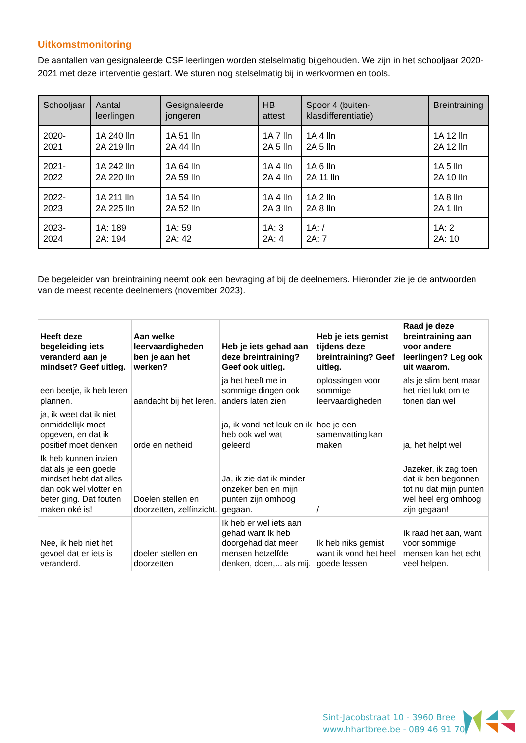Uitkomstmonitoring
De aantallen van gesignaleerde CSF leerlingen worden stelselmatig bijgehouden. We zijn in het schooljaar 2020-2021 met deze interventie gestart. We sturen nog stelselmatig bij in werkvormen en tools.
| Schooljaar | Aantal leerlingen | Gesignaleerde jongeren | HB attest | Spoor 4 (buiten-klasdifferentiatie) | Breintraining |
| --- | --- | --- | --- | --- | --- |
| 2020-2021 | 1A 240 lln 2A 219 lln | 1A 51 lln 2A 44 lln | 1A 7 lln 2A 5 lln | 1A 4 lln 2A 5 lln | 1A 12 lln 2A 12 lln |
| 2021-2022 | 1A 242 lln 2A 220 lln | 1A 64 lln 2A 59 lln | 1A 4 lln 2A 4 lln | 1A 6 lln 2A 11 lln | 1A 5 lln 2A 10 lln |
| 2022-2023 | 1A 211 lln 2A 225 lln | 1A 54 lln 2A 52 lln | 1A 4 lln 2A 3 lln | 1A 2 lln 2A 8 lln | 1A 8 lln 2A 1 lln |
| 2023-2024 | 1A: 189 2A: 194 | 1A: 59 2A: 42 | 1A: 3 2A: 4 | 1A: / 2A: 7 | 1A: 2 2A: 10 |
De begeleider van breintraining neemt ook een bevraging af bij de deelnemers. Hieronder zie je de antwoorden van de meest recente deelnemers (november 2023).
| Heeft deze begeleiding iets veranderd aan je mindset? Geef uitleg. | Aan welke leervaardigheden ben je aan het werken? | Heb je iets gehad aan deze breintraining? Geef ook uitleg. | Heb je iets gemist tijdens deze breintraining? Geef uitleg. | Raad je deze breintraining aan voor andere leerlingen? Leg ook uit waarom. |
| --- | --- | --- | --- | --- |
| een beetje, ik heb leren plannen. | aandacht bij het leren. | ja het heeft me in sommige dingen ook anders laten zien | oplossingen voor sommige leervaardigheden | als je slim bent maar het niet lukt om te tonen dan wel |
| ja, ik weet dat ik niet onmiddellijk moet opgeven, en dat ik positief moet denken | orde en netheid | ja, ik vond het leuk en ik heb ook wel wat geleerd | hoe je een samenvatting kan maken | ja, het helpt wel |
| Ik heb kunnen inzien dat als je een goede mindset hebt dat alles dan ook wel vlotter en beter ging. Dat fouten maken oké is! | Doelen stellen en doorzetten, zelfinzicht. | Ja, ik zie dat ik minder onzeker ben en mijn punten zijn omhoog gegaan. | / | Jazeker, ik zag toen dat ik ben begonnen tot nu dat mijn punten wel heel erg omhoog zijn gegaan! |
| Nee, ik heb niet het gevoel dat er iets is veranderd. | doelen stellen en doorzetten | Ik heb er wel iets aan gehad want ik heb doorgehad dat meer mensen hetzelfde denken, doen,... als mij. | Ik heb niks gemist want ik vond het heel goede lessen. | Ik raad het aan, want voor sommige mensen kan het echt veel helpen. |
Sint-Jacobstraat 10 - 3960 Bree
www.hhartbree.be - 089 46 91 70